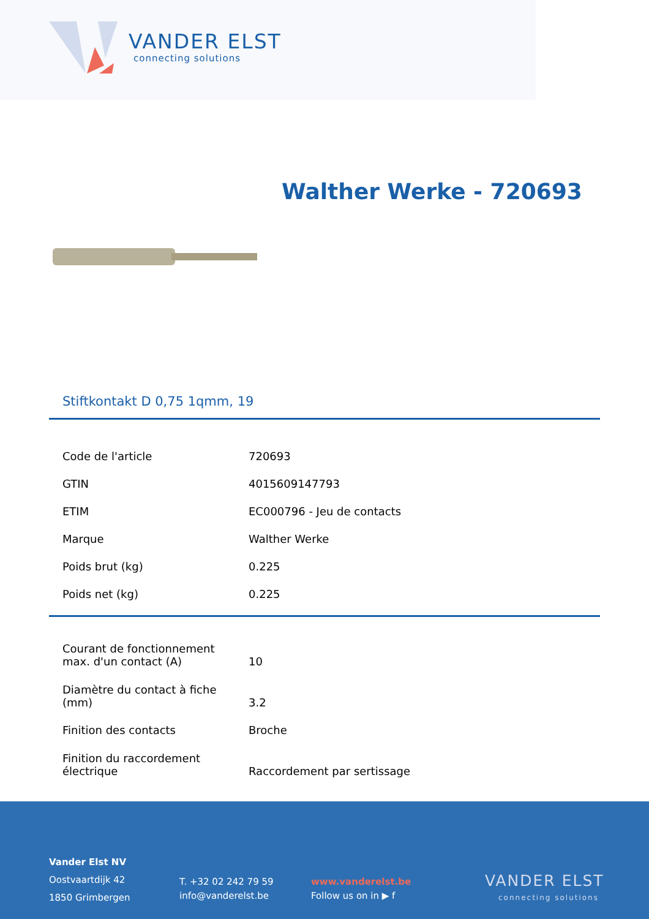VANDER ELST
connecting solutions
Walther Werke - 720693
Stiftkontakt D 0,75 1qmm, 19
| Code de l'article | 720693 |
| GTIN | 4015609147793 |
| ETIM | EC000796 - Jeu de contacts |
| Marque | Walther Werke |
| Poids brut (kg) | 0.225 |
| Poids net (kg) | 0.225 |
| Courant de fonctionnement max. d'un contact (A) | 10 |
| Diamètre du contact à fiche (mm) | 3.2 |
| Finition des contacts | Broche |
| Finition du raccordement électrique | Raccordement par sertissage |
Vander Elst NV
Oostvaartdijk 42
1850 Grimbergen
T. +32 02 242 79 59
info@vanderelst.be
www.vanderelst.be
Follow us on in ▶ f
VANDER ELST
connecting solutions